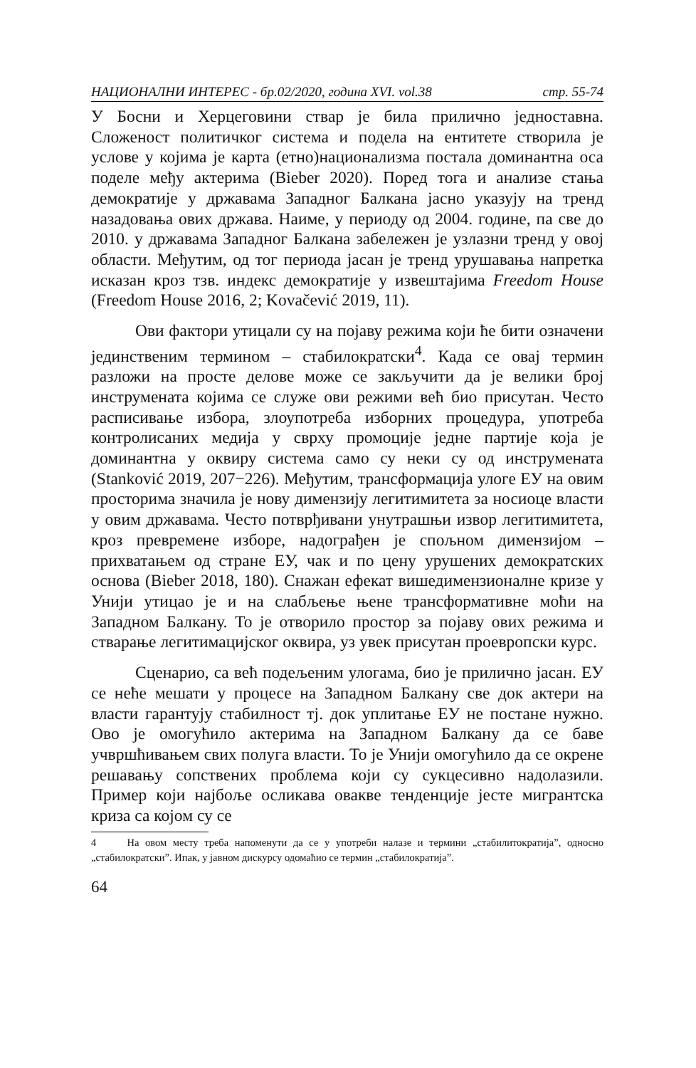НАЦИОНАЛНИ ИНТЕРЕС - бр.02/2020, година XVI. vol.38 стр. 55-74
У Босни и Херцеговини ствар је била прилично једноставна. Сложеност политичког система и подела на ентитете створила је услове у којима је карта (етно)национализма постала доминантна оса поделе међу актерима (Bieber 2020). Поред тога и анализе стања демократије у државама Западног Балкана јасно указују на тренд назадовања ових држава. Наиме, у периоду од 2004. године, па све до 2010. у државама Западног Балкана забележен је узлазни тренд у овој области. Међутим, од тог периода јасан је тренд урушавања напретка исказан кроз тзв. индекс демократије у извештајима Freedom House (Freedom House 2016, 2; Kovačević 2019, 11).
Ови фактори утицали су на појаву режима који ће бити означени јединственим термином – стабилократски<sup>4</sup>. Када се овај термин разложи на просте делове може се закључити да је велики број инструмената којима се служе ови режими већ био присутан. Често расписивање избора, злоупотреба изборних процедура, употреба контролисаних медија у сврху промоције једне партије која је доминантна у оквиру система само су неки су од инструмената (Stanković 2019, 207−226). Међутим, трансформација улоге ЕУ на овим просторима значила је нову димензију легитимитета за носиоце власти у овим државама. Често потврђивани унутрашњи извор легитимитета, кроз превремене изборе, надограђен је спољном димензијом – прихватањем од стране ЕУ, чак и по цену урушених демократских основа (Bieber 2018, 180). Снажан ефекат вишедимензионалне кризе у Унији утицао је и на слабљење њене трансформативне моћи на Западном Балкану. То је отворило простор за појаву ових режима и стварање легитимацијског оквира, уз увек присутан проевропски курс.
Сценарио, са већ подељеним улогама, био је прилично јасан. ЕУ се неће мешати у процесе на Западном Балкану све док актери на власти гарантују стабилност тј. док уплитање ЕУ не постане нужно. Ово је омогућило актерима на Западном Балкану да се баве учвршћивањем свих полуга власти. То је Унији омогућило да се окрене решавању сопствених проблема који су сукцесивно надолазили. Пример који најбоље осликава овакве тенденције јесте мигрантска криза са којом су се
4 На овом месту треба напоменути да се у употреби налазе и термини „стабилитократија”, односно „стабилократски”. Ипак, у јавном дискурсу одомаћио се термин „стабилократија”.
64